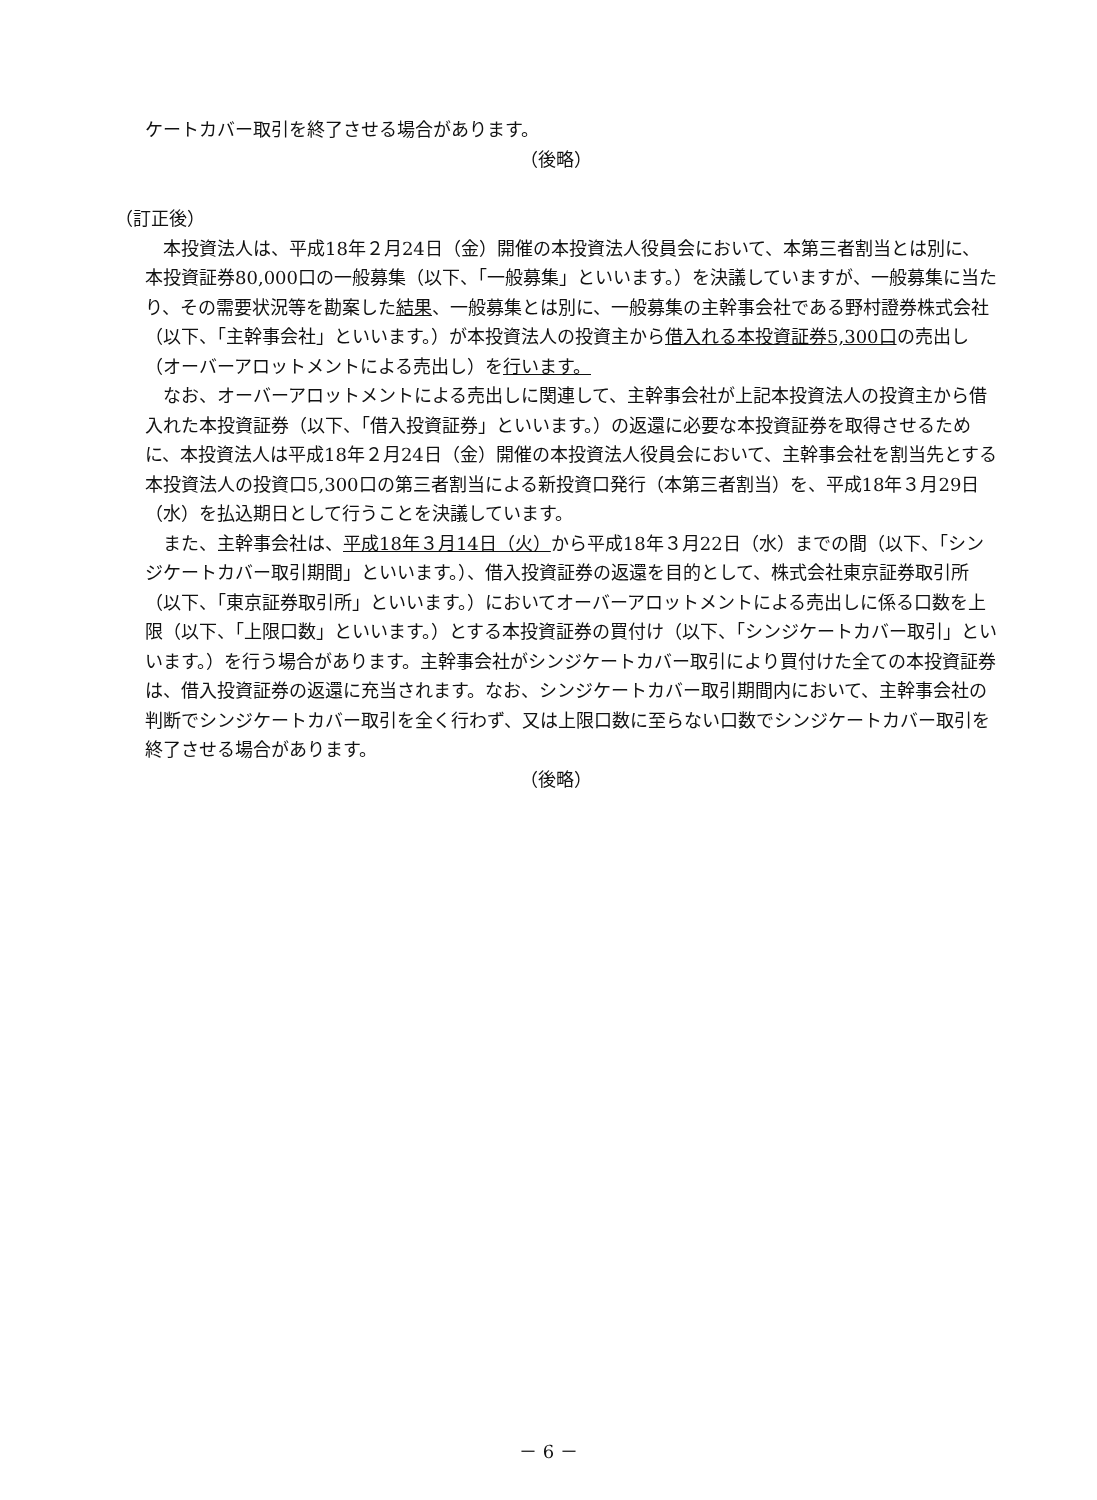ケートカバー取引を終了させる場合があります。
（後略）
（訂正後）
本投資法人は、平成18年２月24日（金）開催の本投資法人役員会において、本第三者割当とは別に、本投資証券80,000口の一般募集（以下、「一般募集」といいます。）を決議していますが、一般募集に当たり、その需要状況等を勘案した結果、一般募集とは別に、一般募集の主幹事会社である野村證券株式会社（以下、「主幹事会社」といいます。）が本投資法人の投資主から借入れる本投資証券5,300口の売出し（オーバーアロットメントによる売出し）を行います。
なお、オーバーアロットメントによる売出しに関連して、主幹事会社が上記本投資法人の投資主から借入れた本投資証券（以下、「借入投資証券」といいます。）の返還に必要な本投資証券を取得させるために、本投資法人は平成18年２月24日（金）開催の本投資法人役員会において、主幹事会社を割当先とする本投資法人の投資口5,300口の第三者割当による新投資口発行（本第三者割当）を、平成18年３月29日（水）を払込期日として行うことを決議しています。
また、主幹事会社は、平成18年３月14日（火）から平成18年３月22日（水）までの間（以下、「シンジケートカバー取引期間」といいます。）、借入投資証券の返還を目的として、株式会社東京証券取引所（以下、「東京証券取引所」といいます。）においてオーバーアロットメントによる売出しに係る口数を上限（以下、「上限口数」といいます。）とする本投資証券の買付け（以下、「シンジケートカバー取引」といいます。）を行う場合があります。主幹事会社がシンジケートカバー取引により買付けた全ての本投資証券は、借入投資証券の返還に充当されます。なお、シンジケートカバー取引期間内において、主幹事会社の判断でシンジケートカバー取引を全く行わず、又は上限口数に至らない口数でシンジケートカバー取引を終了させる場合があります。
（後略）
－ 6 －